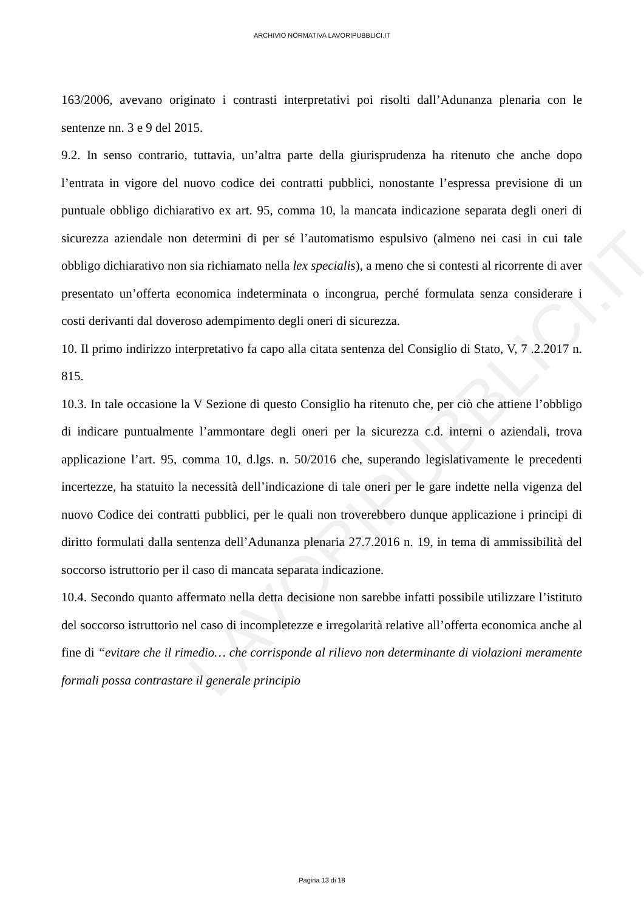LAVORIPUBBLICI.IT
ARCHIVIO NORMATIVA LAVORIPUBBLICI.IT
163/2006, avevano originato i contrasti interpretativi poi risolti dall’Adunanza plenaria con le sentenze nn. 3 e 9 del 2015.
9.2. In senso contrario, tuttavia, un’altra parte della giurisprudenza ha ritenuto che anche dopo l’entrata in vigore del nuovo codice dei contratti pubblici, nonostante l’espressa previsione di un puntuale obbligo dichiarativo ex art. 95, comma 10, la mancata indicazione separata degli oneri di sicurezza aziendale non determini di per sé l’automatismo espulsivo (almeno nei casi in cui tale obbligo dichiarativo non sia richiamato nella lex specialis), a meno che si contesti al ricorrente di aver presentato un’offerta economica indeterminata o incongrua, perché formulata senza considerare i costi derivanti dal doveroso adempimento degli oneri di sicurezza.
10. Il primo indirizzo interpretativo fa capo alla citata sentenza del Consiglio di Stato, V, 7 .2.2017 n. 815.
10.3. In tale occasione la V Sezione di questo Consiglio ha ritenuto che, per ciò che attiene l’obbligo di indicare puntualmente l’ammontare degli oneri per la sicurezza c.d. interni o aziendali, trova applicazione l’art. 95, comma 10, d.lgs. n. 50/2016 che, superando legislativamente le precedenti incertezze, ha statuito la necessità dell’indicazione di tale oneri per le gare indette nella vigenza del nuovo Codice dei contratti pubblici, per le quali non troverebbero dunque applicazione i principi di diritto formulati dalla sentenza dell’Adunanza plenaria 27.7.2016 n. 19, in tema di ammissibilità del soccorso istruttorio per il caso di mancata separata indicazione.
10.4. Secondo quanto affermato nella detta decisione non sarebbe infatti possibile utilizzare l’istituto del soccorso istruttorio nel caso di incompletezze e irregolarità relative all’offerta economica anche al fine di “evitare che il rimedio… che corrisponde al rilievo non determinante di violazioni meramente formali possa contrastare il generale principio
Pagina 13 di 18